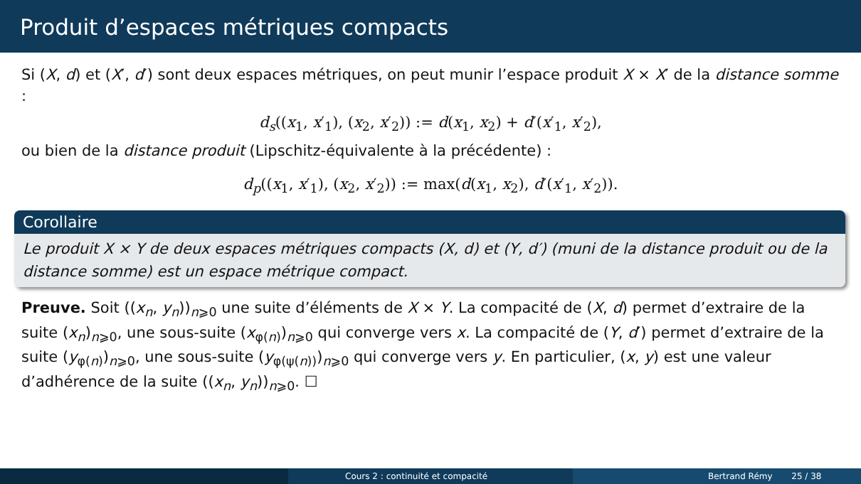Produit d’espaces métriques compacts
Si (X, d) et (X′, d′) sont deux espaces métriques, on peut munir l’espace produit X × X′ de la distance somme :
d<sub>s</sub>((x<sub>1</sub>, x′<sub>1</sub>), (x<sub>2</sub>, x′<sub>2</sub>)) := d(x<sub>1</sub>, x<sub>2</sub>) + d′(x′<sub>1</sub>, x′<sub>2</sub>),
ou bien de la distance produit (Lipschitz-équivalente à la précédente) :
d<sub>p</sub>((x<sub>1</sub>, x′<sub>1</sub>), (x<sub>2</sub>, x′<sub>2</sub>)) := max(d(x<sub>1</sub>, x<sub>2</sub>), d′(x′<sub>1</sub>, x′<sub>2</sub>)).
Corollaire
Le produit X × Y de deux espaces métriques compacts (X, d) et (Y, d′) (muni de la distance produit ou de la distance somme) est un espace métrique compact.
Preuve. Soit ((x<sub>n</sub>, y<sub>n</sub>))<sub>n⩾0</sub> une suite d’éléments de X × Y. La compacité de (X, d) permet d’extraire de la suite (x<sub>n</sub>)<sub>n⩾0</sub>, une sous-suite (x<sub>φ(n)</sub>)<sub>n⩾0</sub> qui converge vers x. La compacité de (Y, d′) permet d’extraire de la suite (y<sub>φ(n)</sub>)<sub>n⩾0</sub>, une sous-suite (y<sub>φ(ψ(n))</sub>)<sub>n⩾0</sub> qui converge vers y. En particulier, (x, y) est une valeur d’adhérence de la suite ((x<sub>n</sub>, y<sub>n</sub>))<sub>n⩾0</sub>. ☐
Cours 2 : continuité et compacité Bertrand Rémy 25 / 38